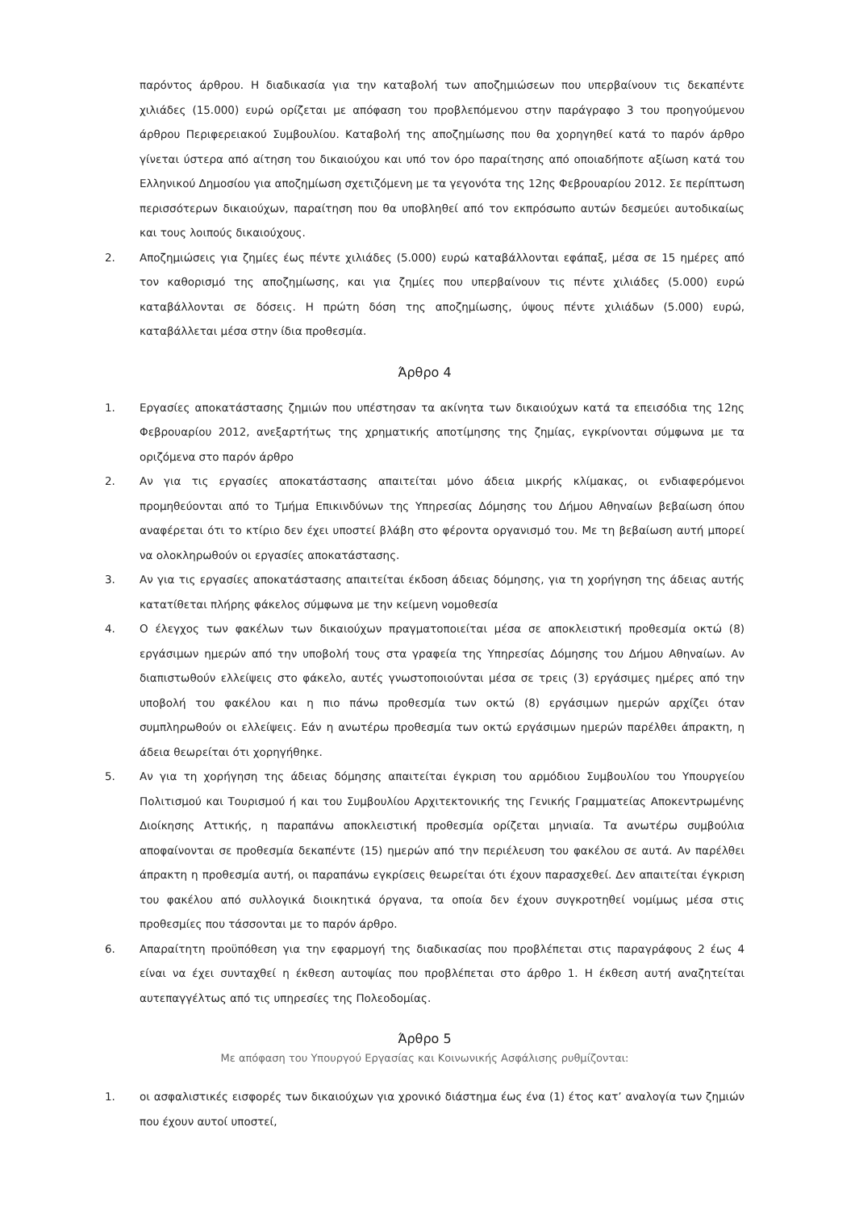παρόντος άρθρου. Η διαδικασία για την καταβολή των αποζημιώσεων που υπερβαίνουν τις δεκαπέντε χιλιάδες (15.000) ευρώ ορίζεται με απόφαση του προβλεπόμενου στην παράγραφο 3 του προηγούμενου άρθρου Περιφερειακού Συμβουλίου. Καταβολή της αποζημίωσης που θα χορηγηθεί κατά το παρόν άρθρο γίνεται ύστερα από αίτηση του δικαιούχου και υπό τον όρο παραίτησης από οποιαδήποτε αξίωση κατά του Ελληνικού Δημοσίου για αποζημίωση σχετιζόμενη με τα γεγονότα της 12ης Φεβρουαρίου 2012. Σε περίπτωση περισσότερων δικαιούχων, παραίτηση που θα υποβληθεί από τον εκπρόσωπο αυτών δεσμεύει αυτοδικαίως και τους λοιπούς δικαιούχους.
2. Αποζημιώσεις για ζημίες έως πέντε χιλιάδες (5.000) ευρώ καταβάλλονται εφάπαξ, μέσα σε 15 ημέρες από τον καθορισμό της αποζημίωσης, και για ζημίες που υπερβαίνουν τις πέντε χιλιάδες (5.000) ευρώ καταβάλλονται σε δόσεις. Η πρώτη δόση της αποζημίωσης, ύψους πέντε χιλιάδων (5.000) ευρώ, καταβάλλεται μέσα στην ίδια προθεσμία.
Άρθρο 4
1. Εργασίες αποκατάστασης ζημιών που υπέστησαν τα ακίνητα των δικαιούχων κατά τα επεισόδια της 12ης Φεβρουαρίου 2012, ανεξαρτήτως της χρηματικής αποτίμησης της ζημίας, εγκρίνονται σύμφωνα με τα οριζόμενα στο παρόν άρθρο
2. Αν για τις εργασίες αποκατάστασης απαιτείται μόνο άδεια μικρής κλίμακας, οι ενδιαφερόμενοι προμηθεύονται από το Τμήμα Επικινδύνων της Υπηρεσίας Δόμησης του Δήμου Αθηναίων βεβαίωση όπου αναφέρεται ότι το κτίριο δεν έχει υποστεί βλάβη στο φέροντα οργανισμό του. Με τη βεβαίωση αυτή μπορεί να ολοκληρωθούν οι εργασίες αποκατάστασης.
3. Αν για τις εργασίες αποκατάστασης απαιτείται έκδοση άδειας δόμησης, για τη χορήγηση της άδειας αυτής κατατίθεται πλήρης φάκελος σύμφωνα με την κείμενη νομοθεσία
4. Ο έλεγχος των φακέλων των δικαιούχων πραγματοποιείται μέσα σε αποκλειστική προθεσμία οκτώ (8) εργάσιμων ημερών από την υποβολή τους στα γραφεία της Υπηρεσίας Δόμησης του Δήμου Αθηναίων. Αν διαπιστωθούν ελλείψεις στο φάκελο, αυτές γνωστοποιούνται μέσα σε τρεις (3) εργάσιμες ημέρες από την υποβολή του φακέλου και η πιο πάνω προθεσμία των οκτώ (8) εργάσιμων ημερών αρχίζει όταν συμπληρωθούν οι ελλείψεις. Εάν η ανωτέρω προθεσμία των οκτώ εργάσιμων ημερών παρέλθει άπρακτη, η άδεια θεωρείται ότι χορηγήθηκε.
5. Αν για τη χορήγηση της άδειας δόμησης απαιτείται έγκριση του αρμόδιου Συμβουλίου του Υπουργείου Πολιτισμού και Τουρισμού ή και του Συμβουλίου Αρχιτεκτονικής της Γενικής Γραμματείας Αποκεντρωμένης Διοίκησης Αττικής, η παραπάνω αποκλειστική προθεσμία ορίζεται μηνιαία. Τα ανωτέρω συμβούλια αποφαίνονται σε προθεσμία δεκαπέντε (15) ημερών από την περιέλευση του φακέλου σε αυτά. Αν παρέλθει άπρακτη η προθεσμία αυτή, οι παραπάνω εγκρίσεις θεωρείται ότι έχουν παρασχεθεί. Δεν απαιτείται έγκριση του φακέλου από συλλογικά διοικητικά όργανα, τα οποία δεν έχουν συγκροτηθεί νομίμως μέσα στις προθεσμίες που τάσσονται με το παρόν άρθρο.
6. Απαραίτητη προϋπόθεση για την εφαρμογή της διαδικασίας που προβλέπεται στις παραγράφους 2 έως 4 είναι να έχει συνταχθεί η έκθεση αυτοψίας που προβλέπεται στο άρθρο 1. Η έκθεση αυτή αναζητείται αυτεπαγγέλτως από τις υπηρεσίες της Πολεοδομίας.
Άρθρο 5
Με απόφαση του Υπουργού Εργασίας και Κοινωνικής Ασφάλισης ρυθμίζονται:
1. οι ασφαλιστικές εισφορές των δικαιούχων για χρονικό διάστημα έως ένα (1) έτος κατ’ αναλογία των ζημιών που έχουν αυτοί υποστεί,